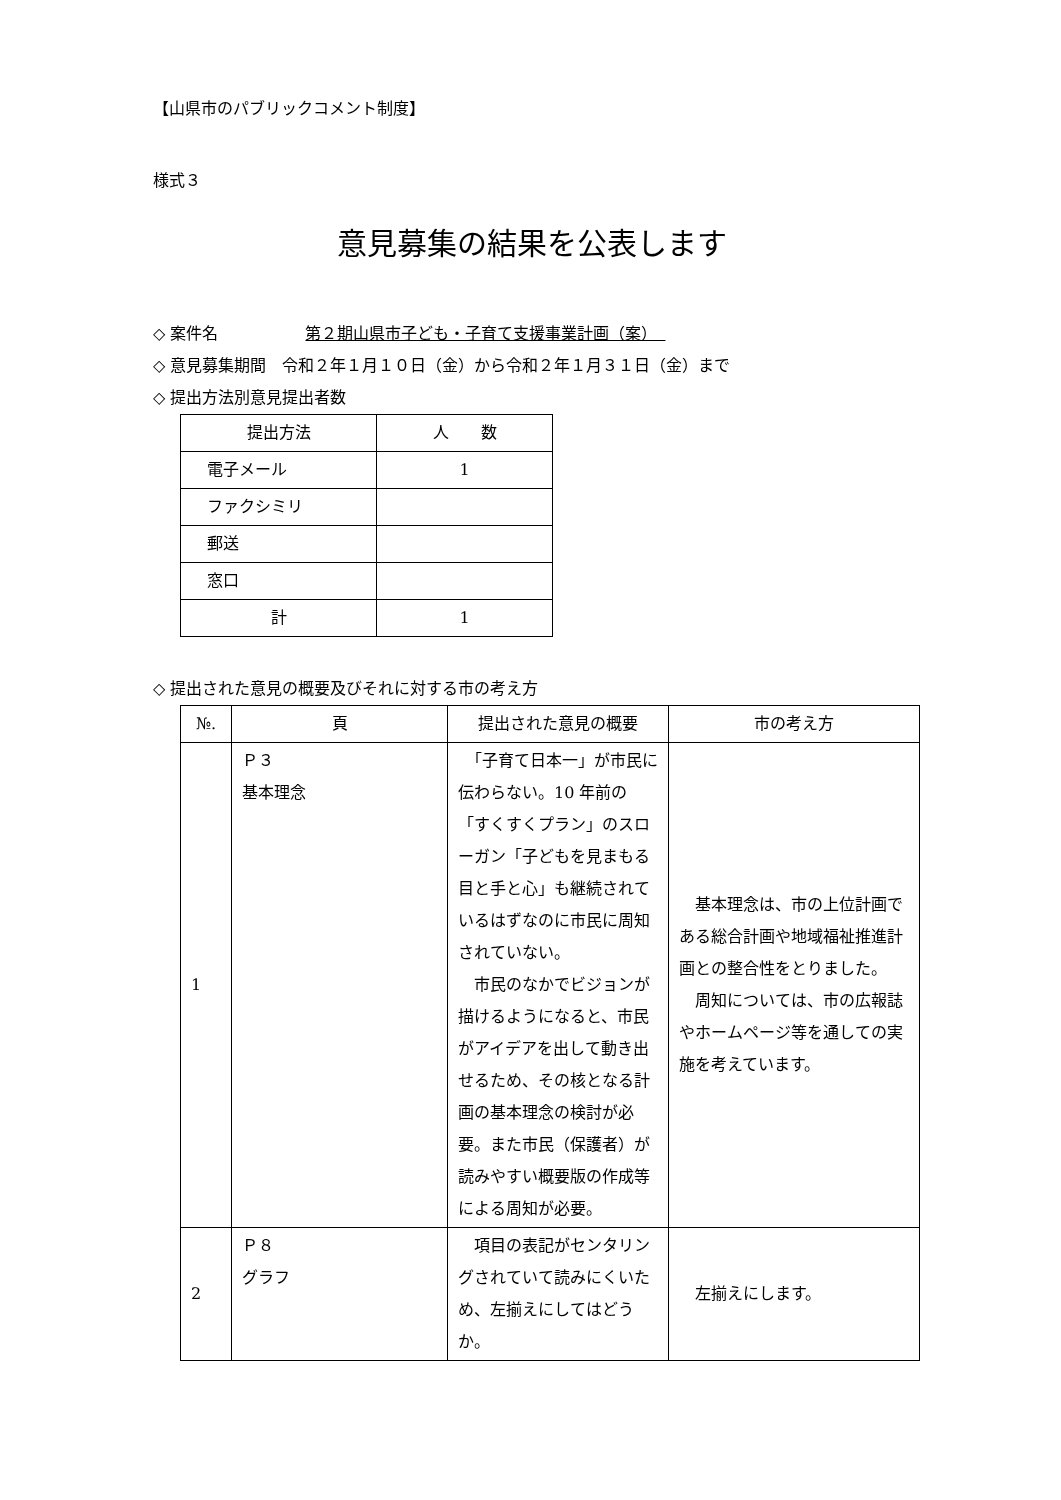【山県市のパブリックコメント制度】
様式３
意見募集の結果を公表します
◇ 案件名 第２期山県市子ども・子育て支援事業計画（案）　
◇ 意見募集期間　令和２年１月１０日（金）から令和２年１月３１日（金）まで
◇ 提出方法別意見提出者数
| 提出方法 | 人 数 |
| --- | --- |
| 電子メール | 1 |
| ファクシミリ | |
| 郵送 | |
| 窓口 | |
| 計 | 1 |
◇ 提出された意見の概要及びそれに対する市の考え方
| №. | 頁 | 提出された意見の概要 | 市の考え方 |
| --- | --- | --- | --- |
| 1 | Ｐ３ 基本理念 | 「子育て日本一」が市民に伝わらない。10 年前の「すくすくプラン」のスローガン「子どもを見まもる目と手と心」も継続されているはずなのに市民に周知されていない。 市民のなかでビジョンが描けるようになると、市民がアイデアを出して動き出せるため、その核となる計画の基本理念の検討が必要。また市民（保護者）が読みやすい概要版の作成等による周知が必要。 | 基本理念は、市の上位計画である総合計画や地域福祉推進計画との整合性をとりました。 周知については、市の広報誌やホームページ等を通しての実施を考えています。 |
| 2 | Ｐ８ グラフ | 項目の表記がセンタリングされていて読みにくいため、左揃えにしてはどうか。 | 左揃えにします。 |